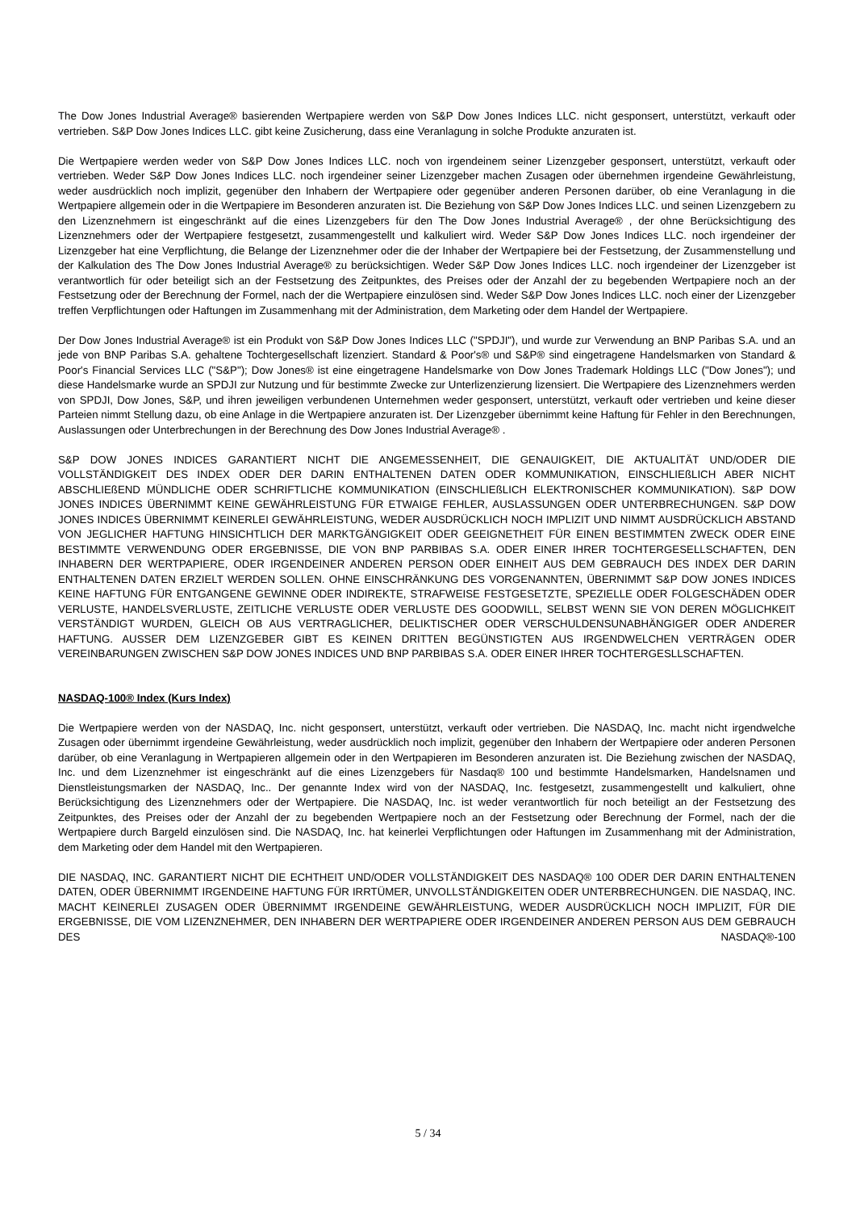The Dow Jones Industrial Average® basierenden Wertpapiere werden von S&P Dow Jones Indices LLC. nicht gesponsert, unterstützt, verkauft oder vertrieben. S&P Dow Jones Indices LLC. gibt keine Zusicherung, dass eine Veranlagung in solche Produkte anzuraten ist.
Die Wertpapiere werden weder von S&P Dow Jones Indices LLC. noch von irgendeinem seiner Lizenzgeber gesponsert, unterstützt, verkauft oder vertrieben. Weder S&P Dow Jones Indices LLC. noch irgendeiner seiner Lizenzgeber machen Zusagen oder übernehmen irgendeine Gewährleistung, weder ausdrücklich noch implizit, gegenüber den Inhabern der Wertpapiere oder gegenüber anderen Personen darüber, ob eine Veranlagung in die Wertpapiere allgemein oder in die Wertpapiere im Besonderen anzuraten ist. Die Beziehung von S&P Dow Jones Indices LLC. und seinen Lizenzgebern zu den Lizenznehmern ist eingeschränkt auf die eines Lizenzgebers für den The Dow Jones Industrial Average® , der ohne Berücksichtigung des Lizenznehmers oder der Wertpapiere festgesetzt, zusammengestellt und kalkuliert wird. Weder S&P Dow Jones Indices LLC. noch irgendeiner der Lizenzgeber hat eine Verpflichtung, die Belange der Lizenznehmer oder die der Inhaber der Wertpapiere bei der Festsetzung, der Zusammenstellung und der Kalkulation des The Dow Jones Industrial Average® zu berücksichtigen. Weder S&P Dow Jones Indices LLC. noch irgendeiner der Lizenzgeber ist verantwortlich für oder beteiligt sich an der Festsetzung des Zeitpunktes, des Preises oder der Anzahl der zu begebenden Wertpapiere noch an der Festsetzung oder der Berechnung der Formel, nach der die Wertpapiere einzulösen sind. Weder S&P Dow Jones Indices LLC. noch einer der Lizenzgeber treffen Verpflichtungen oder Haftungen im Zusammenhang mit der Administration, dem Marketing oder dem Handel der Wertpapiere.
Der Dow Jones Industrial Average® ist ein Produkt von S&P Dow Jones Indices LLC ("SPDJI"), und wurde zur Verwendung an BNP Paribas S.A. und an jede von BNP Paribas S.A. gehaltene Tochtergesellschaft lizenziert. Standard & Poor's® und S&P® sind eingetragene Handelsmarken von Standard & Poor's Financial Services LLC ("S&P"); Dow Jones® ist eine eingetragene Handelsmarke von Dow Jones Trademark Holdings LLC ("Dow Jones"); und diese Handelsmarke wurde an SPDJI zur Nutzung und für bestimmte Zwecke zur Unterlizenzierung lizensiert. Die Wertpapiere des Lizenznehmers werden von SPDJI, Dow Jones, S&P, und ihren jeweiligen verbundenen Unternehmen weder gesponsert, unterstützt, verkauft oder vertrieben und keine dieser Parteien nimmt Stellung dazu, ob eine Anlage in die Wertpapiere anzuraten ist. Der Lizenzgeber übernimmt keine Haftung für Fehler in den Berechnungen, Auslassungen oder Unterbrechungen in der Berechnung des Dow Jones Industrial Average® .
S&P DOW JONES INDICES GARANTIERT NICHT DIE ANGEMESSENHEIT, DIE GENAUIGKEIT, DIE AKTUALITÄT UND/ODER DIE VOLLSTÄNDIGKEIT DES INDEX ODER DER DARIN ENTHALTENEN DATEN ODER KOMMUNIKATION, EINSCHLIEßLICH ABER NICHT ABSCHLIEßEND MÜNDLICHE ODER SCHRIFTLICHE KOMMUNIKATION (EINSCHLIEßLICH ELEKTRONISCHER KOMMUNIKATION). S&P DOW JONES INDICES ÜBERNIMMT KEINE GEWÄHRLEISTUNG FÜR ETWAIGE FEHLER, AUSLASSUNGEN ODER UNTERBRECHUNGEN. S&P DOW JONES INDICES ÜBERNIMMT KEINERLEI GEWÄHRLEISTUNG, WEDER AUSDRÜCKLICH NOCH IMPLIZIT UND NIMMT AUSDRÜCKLICH ABSTAND VON JEGLICHER HAFTUNG HINSICHTLICH DER MARKTGÄNGIGKEIT ODER GEEIGNETHEIT FÜR EINEN BESTIMMTEN ZWECK ODER EINE BESTIMMTE VERWENDUNG ODER ERGEBNISSE, DIE VON BNP PARBIBAS S.A. ODER EINER IHRER TOCHTERGESELLSCHAFTEN, DEN INHABERN DER WERTPAPIERE, ODER IRGENDEINER ANDEREN PERSON ODER EINHEIT AUS DEM GEBRAUCH DES INDEX DER DARIN ENTHALTENEN DATEN ERZIELT WERDEN SOLLEN. OHNE EINSCHRÄNKUNG DES VORGENANNTEN, ÜBERNIMMT S&P DOW JONES INDICES KEINE HAFTUNG FÜR ENTGANGENE GEWINNE ODER INDIREKTE, STRAFWEISE FESTGESETZTE, SPEZIELLE ODER FOLGESCHÄDEN ODER VERLUSTE, HANDELSVERLUSTE, ZEITLICHE VERLUSTE ODER VERLUSTE DES GOODWILL, SELBST WENN SIE VON DEREN MÖGLICHKEIT VERSTÄNDIGT WURDEN, GLEICH OB AUS VERTRAGLICHER, DELIKTISCHER ODER VERSCHULDENSUNABHÄNGIGER ODER ANDERER HAFTUNG. AUSSER DEM LIZENZGEBER GIBT ES KEINEN DRITTEN BEGÜNSTIGTEN AUS IRGENDWELCHEN VERTRÄGEN ODER VEREINBARUNGEN ZWISCHEN S&P DOW JONES INDICES UND BNP PARBIBAS S.A. ODER EINER IHRER TOCHTERGESLLSCHAFTEN.
NASDAQ-100® Index (Kurs Index)
Die Wertpapiere werden von der NASDAQ, Inc. nicht gesponsert, unterstützt, verkauft oder vertrieben. Die NASDAQ, Inc. macht nicht irgendwelche Zusagen oder übernimmt irgendeine Gewährleistung, weder ausdrücklich noch implizit, gegenüber den Inhabern der Wertpapiere oder anderen Personen darüber, ob eine Veranlagung in Wertpapieren allgemein oder in den Wertpapieren im Besonderen anzuraten ist. Die Beziehung zwischen der NASDAQ, Inc. und dem Lizenznehmer ist eingeschränkt auf die eines Lizenzgebers für Nasdaq® 100 und bestimmte Handelsmarken, Handelsnamen und Dienstleistungsmarken der NASDAQ, Inc.. Der genannte Index wird von der NASDAQ, Inc. festgesetzt, zusammengestellt und kalkuliert, ohne Berücksichtigung des Lizenznehmers oder der Wertpapiere. Die NASDAQ, Inc. ist weder verantwortlich für noch beteiligt an der Festsetzung des Zeitpunktes, des Preises oder der Anzahl der zu begebenden Wertpapiere noch an der Festsetzung oder Berechnung der Formel, nach der die Wertpapiere durch Bargeld einzulösen sind. Die NASDAQ, Inc. hat keinerlei Verpflichtungen oder Haftungen im Zusammenhang mit der Administration, dem Marketing oder dem Handel mit den Wertpapieren.
DIE NASDAQ, INC. GARANTIERT NICHT DIE ECHTHEIT UND/ODER VOLLSTÄNDIGKEIT DES NASDAQ® 100 ODER DER DARIN ENTHALTENEN DATEN, ODER ÜBERNIMMT IRGENDEINE HAFTUNG FÜR IRRTÜMER, UNVOLLSTÄNDIGKEITEN ODER UNTERBRECHUNGEN. DIE NASDAQ, INC. MACHT KEINERLEI ZUSAGEN ODER ÜBERNIMMT IRGENDEINE GEWÄHRLEISTUNG, WEDER AUSDRÜCKLICH NOCH IMPLIZIT, FÜR DIE ERGEBNISSE, DIE VOM LIZENZNEHMER, DEN INHABERN DER WERTPAPIERE ODER IRGENDEINER ANDEREN PERSON AUS DEM GEBRAUCH DES NASDAQ®-100
5 / 34